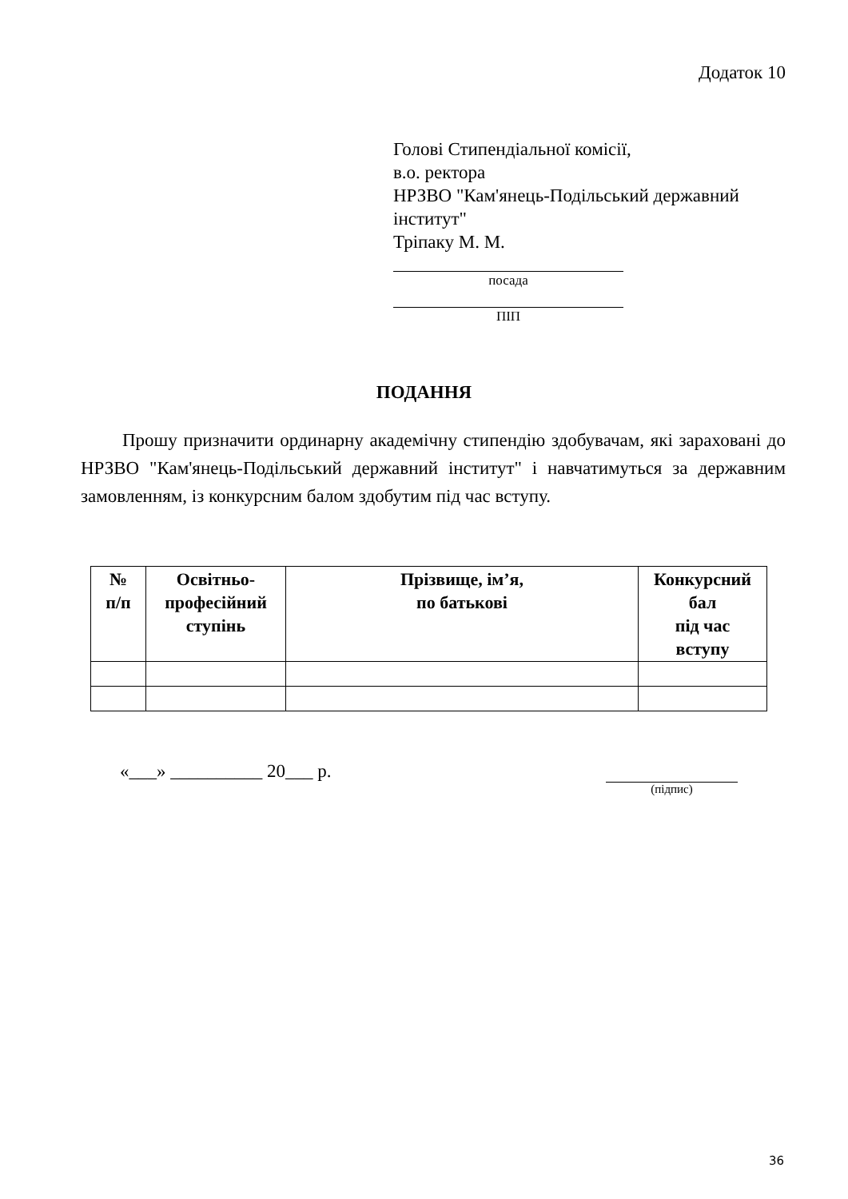Додаток 10
Голові Стипендіальної комісії,
в.о. ректора
НРЗВО "Кам'янець-Подільський державний інститут"
Тріпаку М. М.
посада
ПІП
ПОДАННЯ
Прошу призначити ординарну академічну стипендію здобувачам, які зараховані до НРЗВО "Кам'янець-Подільський державний інститут" і навчатимуться за державним замовленням, із конкурсним балом здобутим під час вступу.
| № п/п | Освітньо- професійний ступінь | Прізвище, ім’я, по батькові | Конкурсний бал під час вступу |
| --- | --- | --- | --- |
«___» __________ 20___ р. (підпис)
36